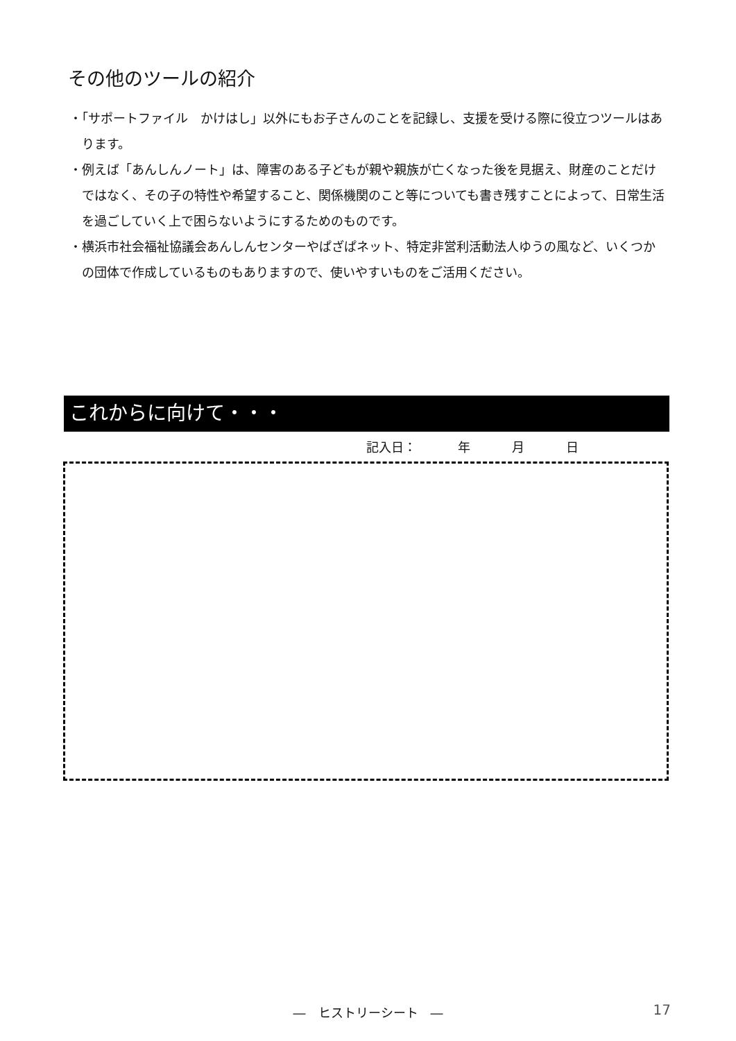その他のツールの紹介
・「サポートファイル　かけはし」以外にもお子さんのことを記録し、支援を受ける際に役立つツールはあります。
・例えば「あんしんノート」は、障害のある子どもが親や親族が亡くなった後を見据え、財産のことだけではなく、その子の特性や希望すること、関係機関のこと等についても書き残すことによって、日常生活を過ごしていく上で困らないようにするためのものです。
・横浜市社会福祉協議会あんしんセンターやぱざぱネット、特定非営利活動法人ゆうの風など、いくつかの団体で作成しているものもありますので、使いやすいものをご活用ください。
これからに向けて・・・
記入日： 年 月 日
―　ヒストリーシート　― 17